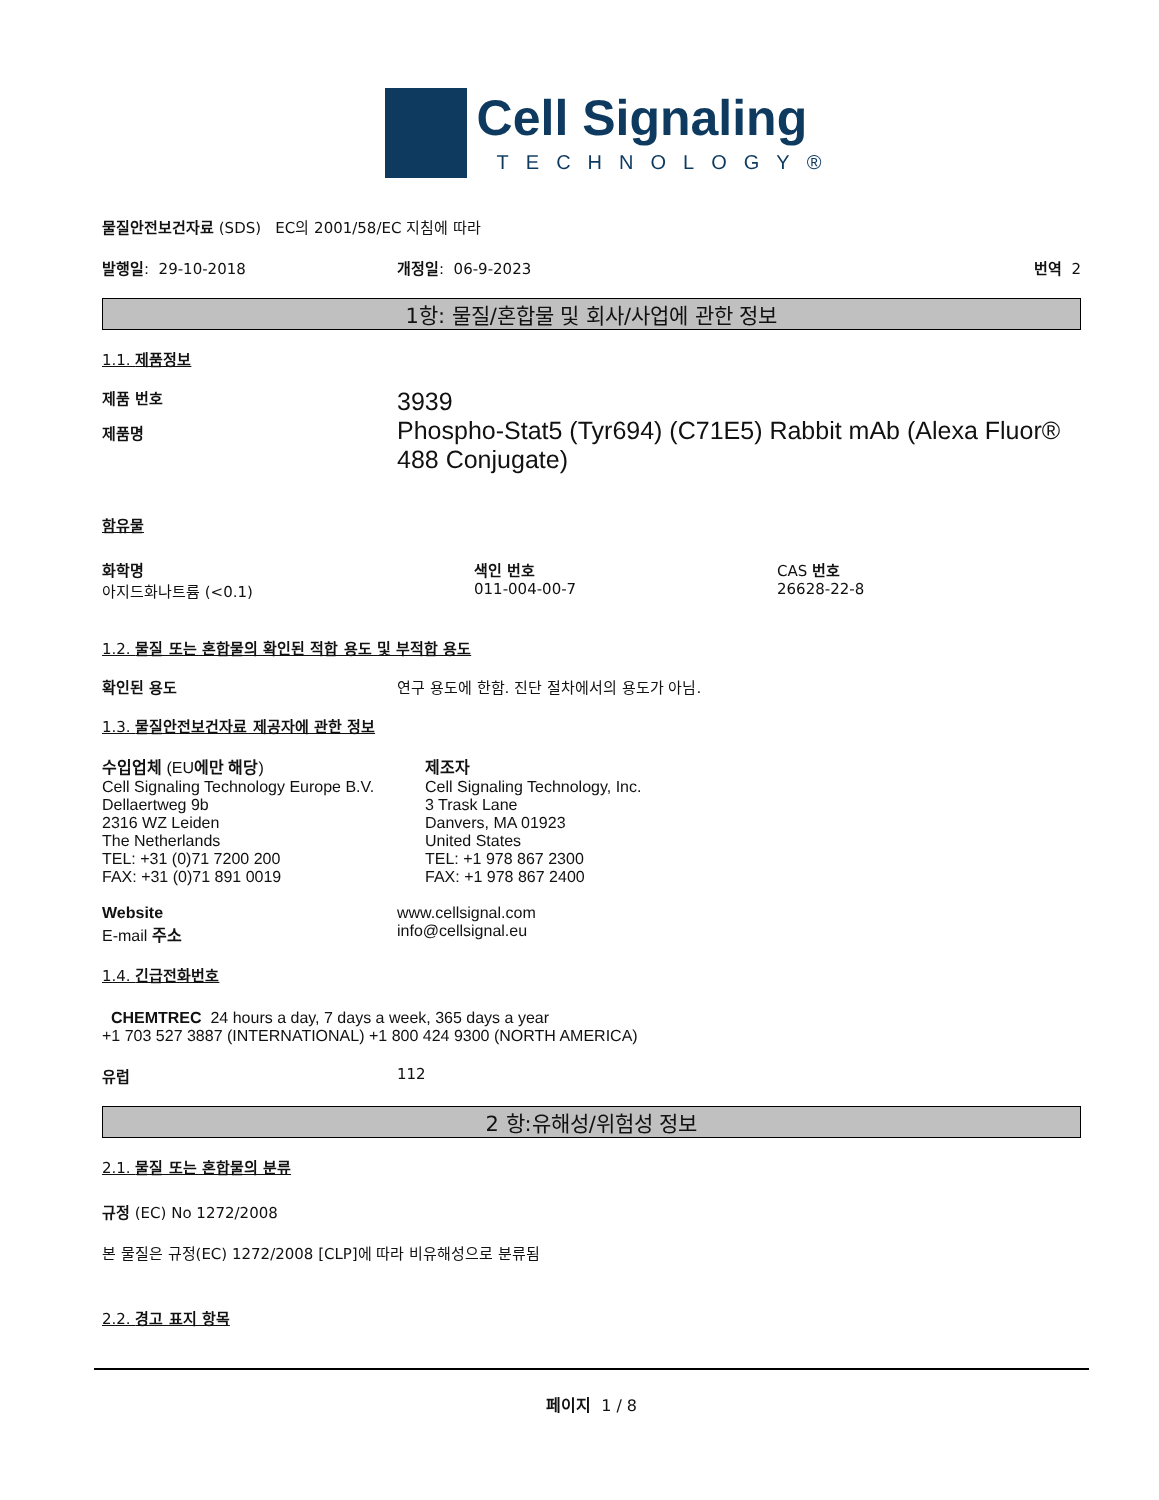Cell Signaling
TECHNOLOGY®
물질안전보건자료 (SDS) EC의 2001/58/EC 지침에 따라
발행일: 29-10-2018 개정일: 06-9-2023 번역 2
1항: 물질/혼합물 및 회사/사업에 관한 정보
1.1. 제품정보
제품 번호
제품명
3939
Phospho-Stat5 (Tyr694) (C71E5) Rabbit mAb (Alexa Fluor® 488 Conjugate)
함유물
화학명
아지드화나트륨 (<0.1)
색인 번호
011-004-00-7
CAS 번호
26628-22-8
1.2. 물질 또는 혼합물의 확인된 적합 용도 및 부적합 용도
확인된 용도 연구 용도에 한함. 진단 절차에서의 용도가 아님.
1.3. 물질안전보건자료 제공자에 관한 정보
수입업체 (EU에만 해당)
Cell Signaling Technology Europe B.V.
Dellaertweg 9b
2316 WZ Leiden
The Netherlands
TEL: +31 (0)71 7200 200
FAX: +31 (0)71 891 0019
제조자
Cell Signaling Technology, Inc.
3 Trask Lane
Danvers, MA 01923
United States
TEL: +1 978 867 2300
FAX: +1 978 867 2400
Website
E-mail 주소
www.cellsignal.com
info@cellsignal.eu
1.4. 긴급전화번호
CHEMTREC 24 hours a day, 7 days a week, 365 days a year
+1 703 527 3887 (INTERNATIONAL) +1 800 424 9300 (NORTH AMERICA)
유럽 112
2 항:유해성/위험성 정보
2.1. 물질 또는 혼합물의 분류
규정 (EC) No 1272/2008
본 물질은 규정(EC) 1272/2008 [CLP]에 따라 비유해성으로 분류됨
2.2. 경고 표지 항목
페이지 1 / 8